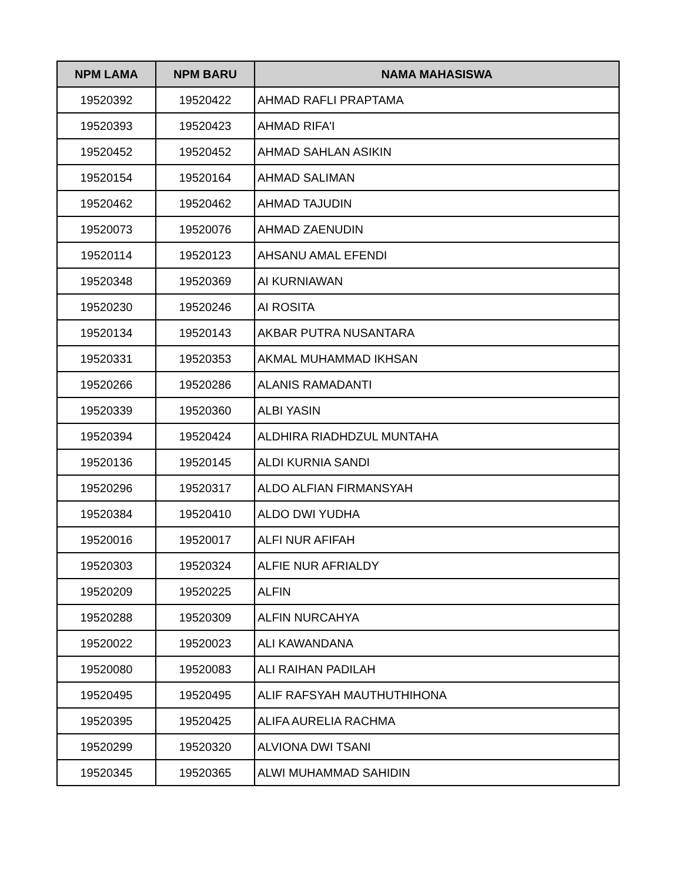| NPM LAMA | NPM BARU | NAMA MAHASISWA |
| --- | --- | --- |
| 19520392 | 19520422 | AHMAD RAFLI PRAPTAMA |
| 19520393 | 19520423 | AHMAD RIFA'I |
| 19520452 | 19520452 | AHMAD SAHLAN ASIKIN |
| 19520154 | 19520164 | AHMAD SALIMAN |
| 19520462 | 19520462 | AHMAD TAJUDIN |
| 19520073 | 19520076 | AHMAD ZAENUDIN |
| 19520114 | 19520123 | AHSANU AMAL EFENDI |
| 19520348 | 19520369 | AI KURNIAWAN |
| 19520230 | 19520246 | AI ROSITA |
| 19520134 | 19520143 | AKBAR PUTRA NUSANTARA |
| 19520331 | 19520353 | AKMAL MUHAMMAD IKHSAN |
| 19520266 | 19520286 | ALANIS RAMADANTI |
| 19520339 | 19520360 | ALBI YASIN |
| 19520394 | 19520424 | ALDHIRA RIADHDZUL MUNTAHA |
| 19520136 | 19520145 | ALDI KURNIA SANDI |
| 19520296 | 19520317 | ALDO ALFIAN FIRMANSYAH |
| 19520384 | 19520410 | ALDO DWI YUDHA |
| 19520016 | 19520017 | ALFI NUR AFIFAH |
| 19520303 | 19520324 | ALFIE NUR AFRIALDY |
| 19520209 | 19520225 | ALFIN |
| 19520288 | 19520309 | ALFIN NURCAHYA |
| 19520022 | 19520023 | ALI KAWANDANA |
| 19520080 | 19520083 | ALI RAIHAN PADILAH |
| 19520495 | 19520495 | ALIF RAFSYAH MAUTHUTHIHONA |
| 19520395 | 19520425 | ALIFA AURELIA RACHMA |
| 19520299 | 19520320 | ALVIONA DWI TSANI |
| 19520345 | 19520365 | ALWI MUHAMMAD SAHIDIN |